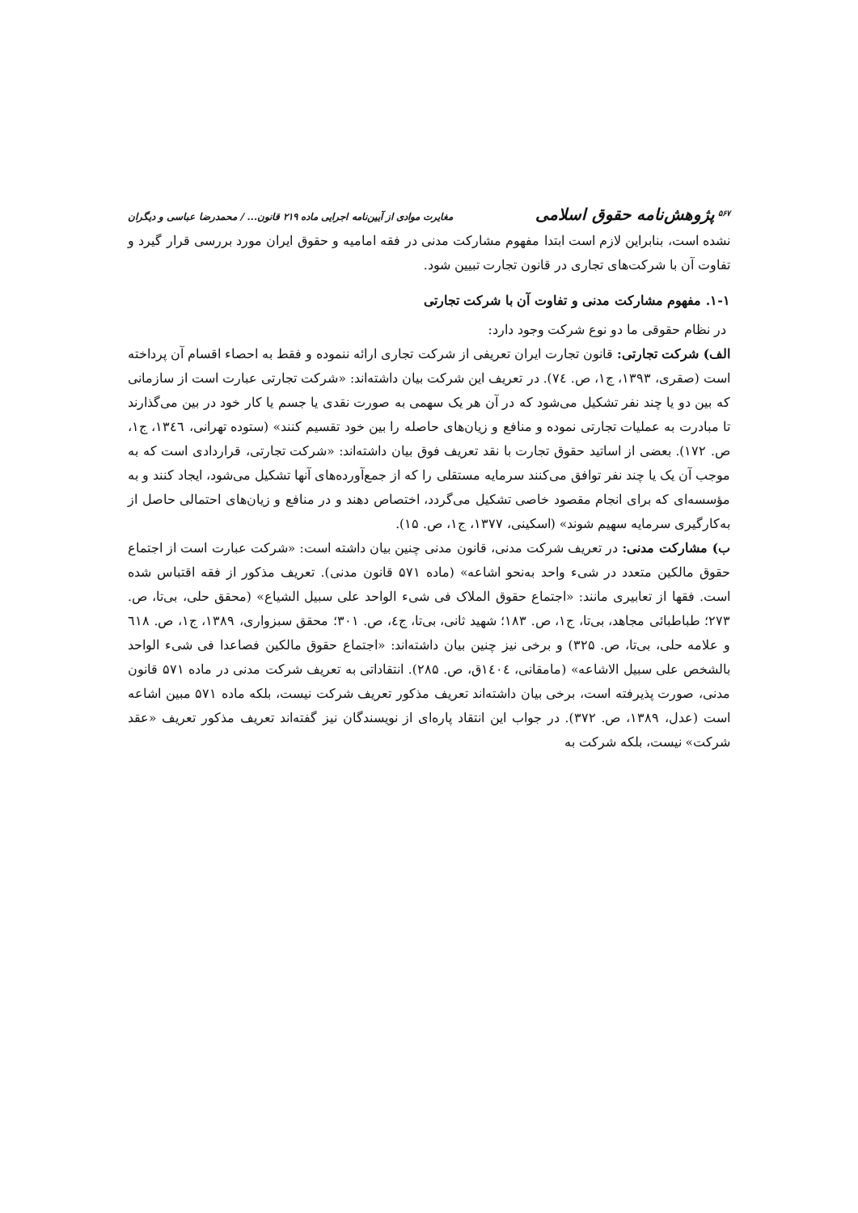<sup>۵۶۷</sup> پژوهش‌نامه حقوق اسلامی مغایرت موادی از آیین‌نامه اجرایی ماده ۲۱۹ قانون... / محمدرضا عباسی و دیگران
نشده است، بنابراین لازم است ابتدا مفهوم مشارکت مدنی در فقه امامیه و حقوق ایران مورد بررسی قرار گیرد و تفاوت آن با شرکت‌های تجاری در قانون تجارت تبیین شود.
۱-۱. مفهوم مشارکت مدنی و تفاوت آن با شرکت تجارتی
در نظام حقوقی ما دو نوع شرکت وجود دارد:
الف) شرکت تجارتی: قانون تجارت ایران تعریفی از شرکت تجاری ارائه ننموده و فقط به احصاء اقسام آن پرداخته است (صقری، ۱۳۹۳، ج۱، ص. ۷٤). در تعریف این شرکت بیان داشته‌اند: «شرکت تجارتی عبارت است از سازمانی که بین دو یا چند نفر تشکیل می‌شود که در آن هر یک سهمی به صورت نقدی یا جسم یا کار خود در بین می‌گذارند تا مبادرت به عملیات تجارتی نموده و منافع و زیان‌های حاصله را بین خود تقسیم کنند» (ستوده تهرانی، ۱۳٤٦، ج۱، ص. ۱۷۲). بعضی از اساتید حقوق تجارت با نقد تعریف فوق بیان داشته‌اند: «شرکت تجارتی، قراردادی است که به موجب آن یک یا چند نفر توافق می‌کنند سرمایه مستقلی را که از جمع‌آورده‌های آنها تشکیل می‌شود، ایجاد کنند و به مؤسسه‌ای که برای انجام مقصود خاصی تشکیل می‌گردد، اختصاص دهند و در منافع و زیان‌های احتمالی حاصل از به‌کارگیری سرمایه سهیم شوند» (اسکینی، ۱۳۷۷، ج۱، ص. ۱۵).
ب) مشارکت مدنی: در تعریف شرکت مدنی، قانون مدنی چنین بیان داشته است: «شرکت عبارت است از اجتماع حقوق مالکین متعدد در شیء واحد به‌نحو اشاعه» (ماده ۵۷۱ قانون مدنی). تعریف مذکور از فقه اقتباس شده است. فقها از تعابیری مانند: «اجتماع حقوق الملاک فی شیء الواحد علی سبیل الشیاع» (محقق حلی، بی‌تا، ص. ۲۷۳؛ طباطبائی مجاهد، بی‌تا، ج۱، ص. ۱۸۳؛ شهید ثانی، بی‌تا، ج٤، ص. ۳۰۱؛ محقق سبزواری، ۱۳۸۹، ج۱، ص. ٦۱۸ و علامه حلی، بی‌تا، ص. ۳۲۵) و برخی نیز چنین بیان داشته‌اند: «اجتماع حقوق مالکین فصاعدا فی شیء الواحد بالشخص علی سبیل الاشاعه» (مامقانی، ۱٤۰٤ق، ص. ۲۸۵). انتقاداتی به تعریف شرکت مدنی در ماده ۵۷۱ قانون مدنی، صورت پذیرفته است، برخی بیان داشته‌اند تعریف مذکور تعریف شرکت نیست، بلکه ماده ۵۷۱ مبین اشاعه است (عدل، ۱۳۸۹، ص. ۳۷۲). در جواب این انتقاد پاره‌ای از نویسندگان نیز گفته‌اند تعریف مذکور تعریف «عقد شرکت» نیست، بلکه شرکت به